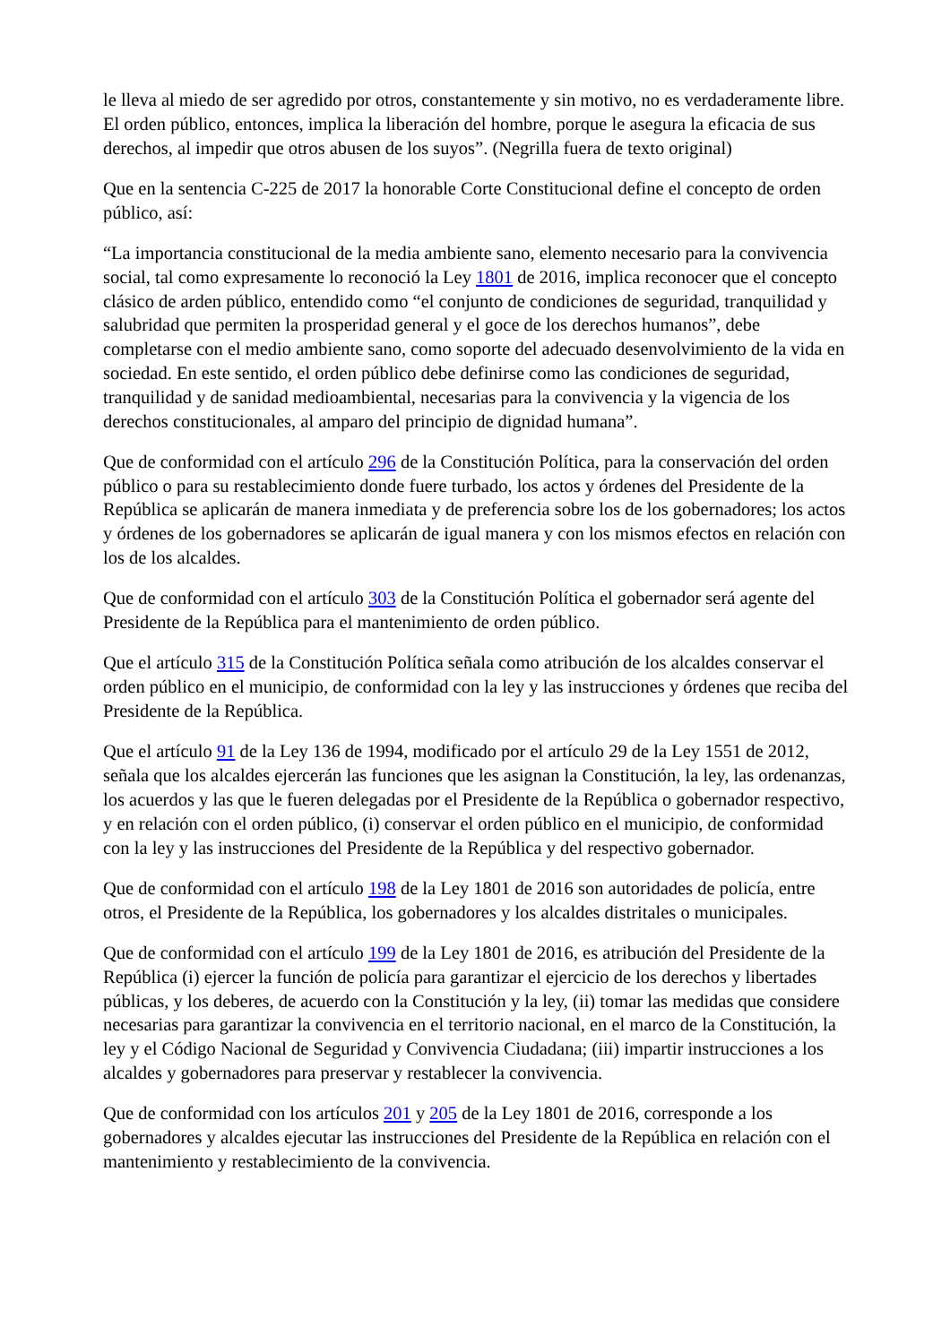le lleva al miedo de ser agredido por otros, constantemente y sin motivo, no es verdaderamente libre. El orden público, entonces, implica la liberación del hombre, porque le asegura la eficacia de sus derechos, al impedir que otros abusen de los suyos”. (Negrilla fuera de texto original)
Que en la sentencia C-225 de 2017 la honorable Corte Constitucional define el concepto de orden público, así:
“La importancia constitucional de la media ambiente sano, elemento necesario para la convivencia social, tal como expresamente lo reconoció la Ley 1801 de 2016, implica reconocer que el concepto clásico de arden público, entendido como “el conjunto de condiciones de seguridad, tranquilidad y salubridad que permiten la prosperidad general y el goce de los derechos humanos”, debe completarse con el medio ambiente sano, como soporte del adecuado desenvolvimiento de la vida en sociedad. En este sentido, el orden público debe definirse como las condiciones de seguridad, tranquilidad y de sanidad medioambiental, necesarias para la convivencia y la vigencia de los derechos constitucionales, al amparo del principio de dignidad humana”.
Que de conformidad con el artículo 296 de la Constitución Política, para la conservación del orden público o para su restablecimiento donde fuere turbado, los actos y órdenes del Presidente de la República se aplicarán de manera inmediata y de preferencia sobre los de los gobernadores; los actos y órdenes de los gobernadores se aplicarán de igual manera y con los mismos efectos en relación con los de los alcaldes.
Que de conformidad con el artículo 303 de la Constitución Política el gobernador será agente del Presidente de la República para el mantenimiento de orden público.
Que el artículo 315 de la Constitución Política señala como atribución de los alcaldes conservar el orden público en el municipio, de conformidad con la ley y las instrucciones y órdenes que reciba del Presidente de la República.
Que el artículo 91 de la Ley 136 de 1994, modificado por el artículo 29 de la Ley 1551 de 2012, señala que los alcaldes ejercerán las funciones que les asignan la Constitución, la ley, las ordenanzas, los acuerdos y las que le fueren delegadas por el Presidente de la República o gobernador respectivo, y en relación con el orden público, (i) conservar el orden público en el municipio, de conformidad con la ley y las instrucciones del Presidente de la República y del respectivo gobernador.
Que de conformidad con el artículo 198 de la Ley 1801 de 2016 son autoridades de policía, entre otros, el Presidente de la República, los gobernadores y los alcaldes distritales o municipales.
Que de conformidad con el artículo 199 de la Ley 1801 de 2016, es atribución del Presidente de la República (i) ejercer la función de policía para garantizar el ejercicio de los derechos y libertades públicas, y los deberes, de acuerdo con la Constitución y la ley, (ii) tomar las medidas que considere necesarias para garantizar la convivencia en el territorio nacional, en el marco de la Constitución, la ley y el Código Nacional de Seguridad y Convivencia Ciudadana; (iii) impartir instrucciones a los alcaldes y gobernadores para preservar y restablecer la convivencia.
Que de conformidad con los artículos 201 y 205 de la Ley 1801 de 2016, corresponde a los gobernadores y alcaldes ejecutar las instrucciones del Presidente de la República en relación con el mantenimiento y restablecimiento de la convivencia.